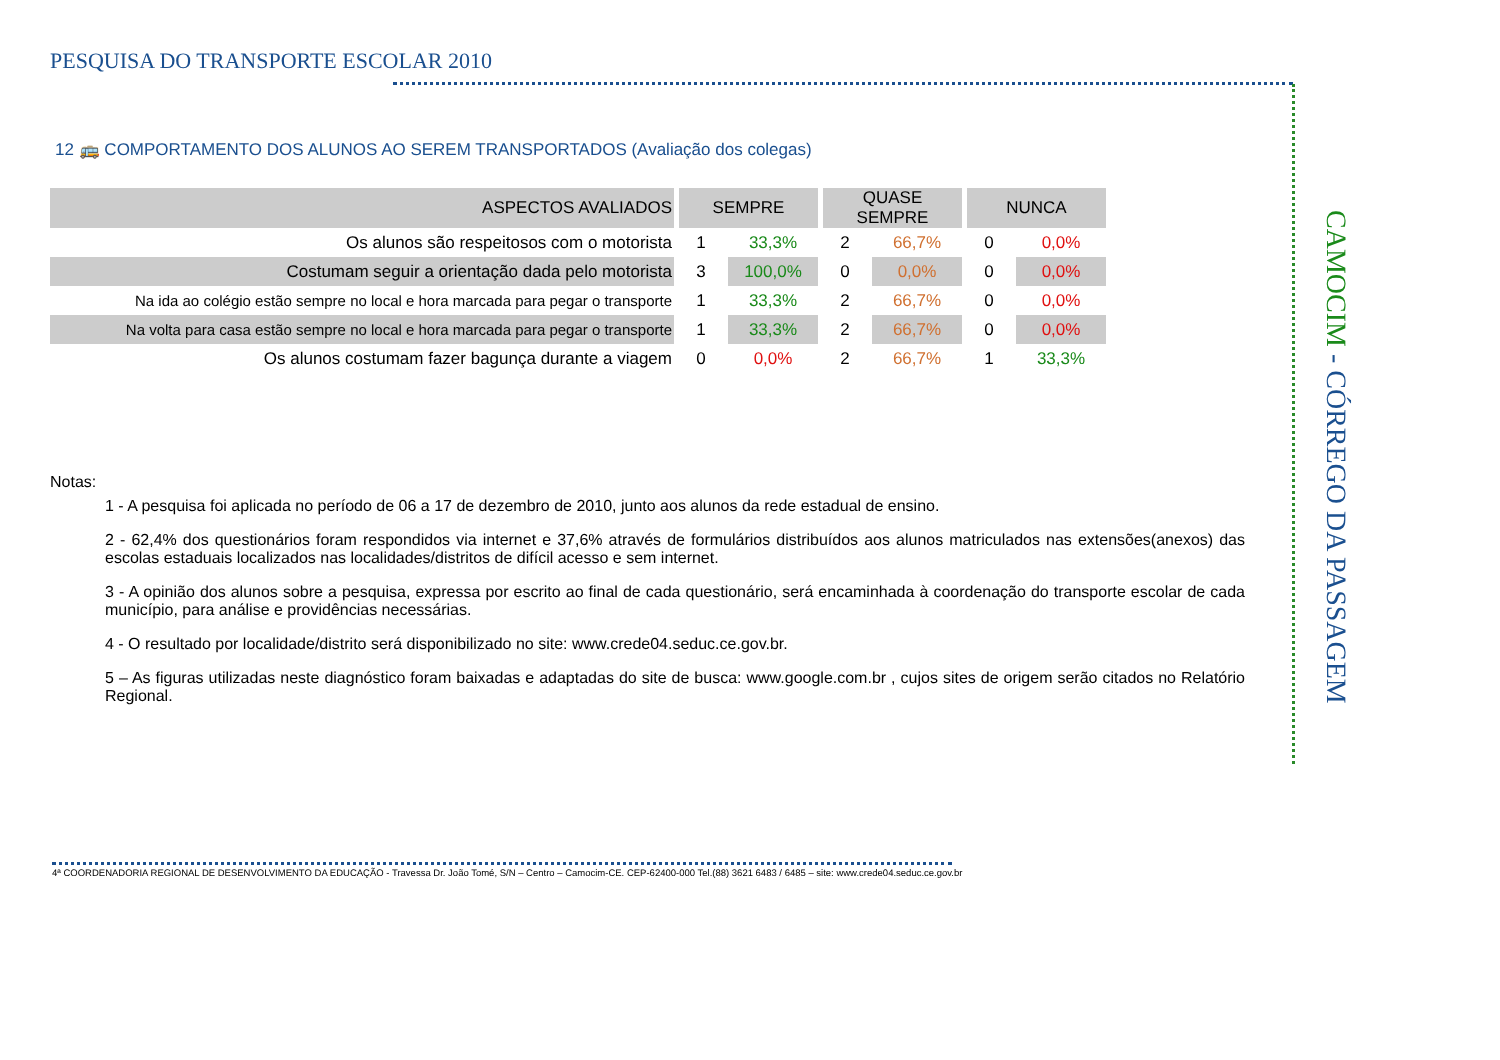PESQUISA DO TRANSPORTE ESCOLAR 2010
12 🚌 COMPORTAMENTO DOS ALUNOS AO SEREM TRANSPORTADOS (Avaliação dos colegas)
| ASPECTOS AVALIADOS | SEMPRE | | QUASE SEMPRE | | NUNCA | |
| --- | --- | --- | --- | --- | --- | --- |
| Os alunos são respeitosos com o motorista | 1 | 33,3% | 2 | 66,7% | 0 | 0,0% |
| Costumam seguir a orientação dada pelo motorista | 3 | 100,0% | 0 | 0,0% | 0 | 0,0% |
| Na ida ao colégio estão sempre no local e hora marcada para pegar o transporte | 1 | 33,3% | 2 | 66,7% | 0 | 0,0% |
| Na volta para casa estão sempre no local e hora marcada para pegar o transporte | 1 | 33,3% | 2 | 66,7% | 0 | 0,0% |
| Os alunos costumam fazer bagunça durante a viagem | 0 | 0,0% | 2 | 66,7% | 1 | 33,3% |
Notas:
1 - A pesquisa foi aplicada no período de 06 a 17 de dezembro de 2010, junto aos alunos da rede estadual de ensino.
2 - 62,4% dos questionários foram respondidos via internet e 37,6% através de formulários distribuídos aos alunos matriculados nas extensões(anexos) das escolas estaduais localizados nas localidades/distritos de difícil acesso e sem internet.
3 - A opinião dos alunos sobre a pesquisa, expressa por escrito ao final de cada questionário, será encaminhada à coordenação do transporte escolar de cada município, para análise e providências necessárias.
4 - O resultado por localidade/distrito será disponibilizado no site: www.crede04.seduc.ce.gov.br.
5 – As figuras utilizadas neste diagnóstico foram baixadas e adaptadas do site de busca: www.google.com.br , cujos sites de origem serão citados no Relatório Regional.
CAMOCIM - CÓRREGO DA PASSAGEM
4ª COORDENADORIA REGIONAL DE DESENVOLVIMENTO DA EDUCAÇÃO - Travessa Dr. João Tomé, S/N – Centro – Camocim-CE. CEP-62400-000 Tel.(88) 3621 6483 / 6485 – site: www.crede04.seduc.ce.gov.br